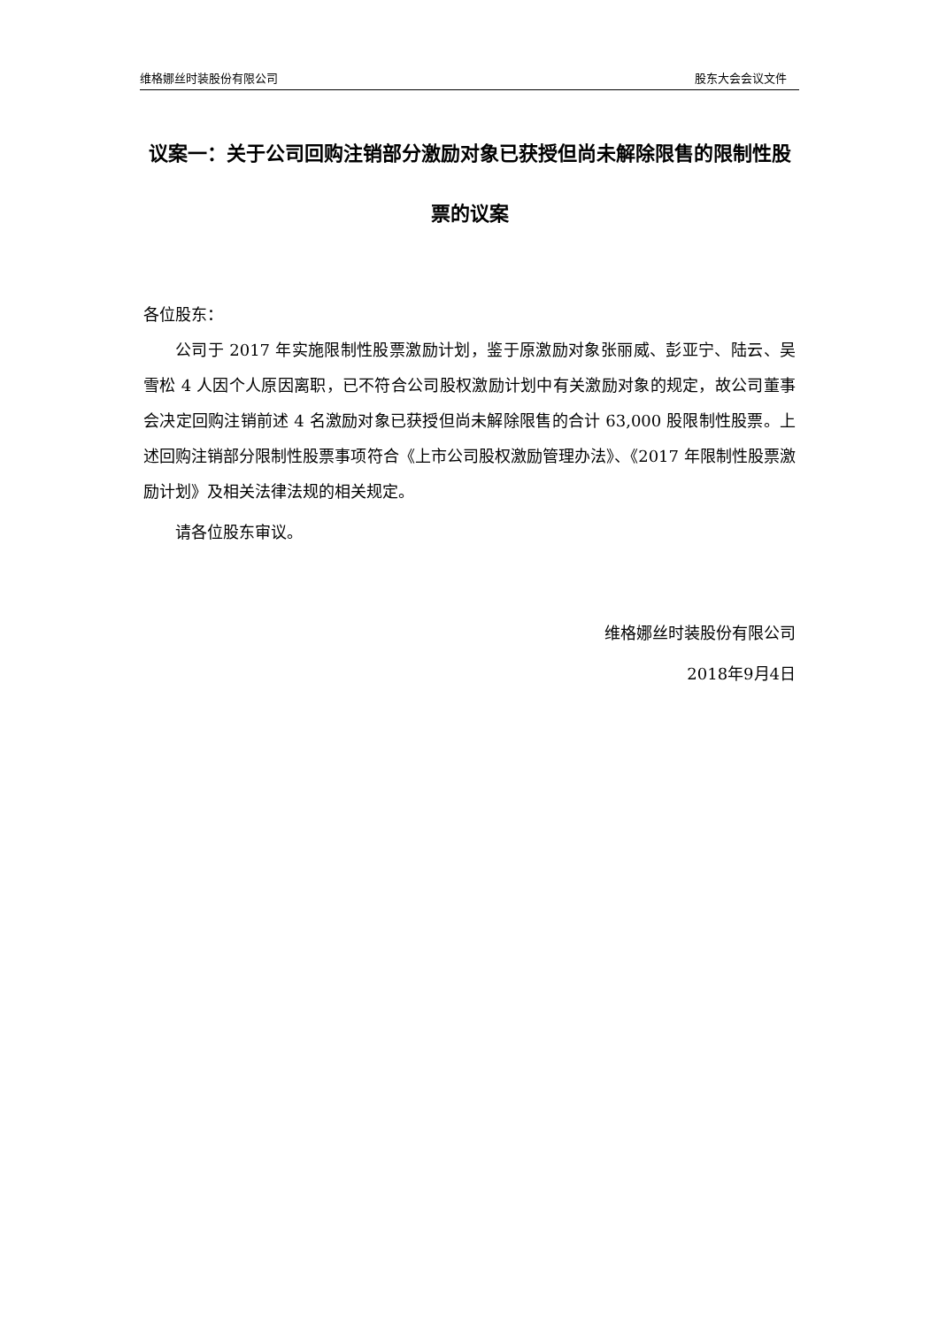维格娜丝时装股份有限公司 股东大会会议文件
议案一：关于公司回购注销部分激励对象已获授但尚未解除限售的限制性股票的议案
各位股东：
公司于 2017 年实施限制性股票激励计划，鉴于原激励对象张丽威、彭亚宁、陆云、吴雪松 4 人因个人原因离职，已不符合公司股权激励计划中有关激励对象的规定，故公司董事会决定回购注销前述 4 名激励对象已获授但尚未解除限售的合计 63,000 股限制性股票。上述回购注销部分限制性股票事项符合《上市公司股权激励管理办法》、《2017 年限制性股票激励计划》及相关法律法规的相关规定。
请各位股东审议。
维格娜丝时装股份有限公司
2018年9月4日